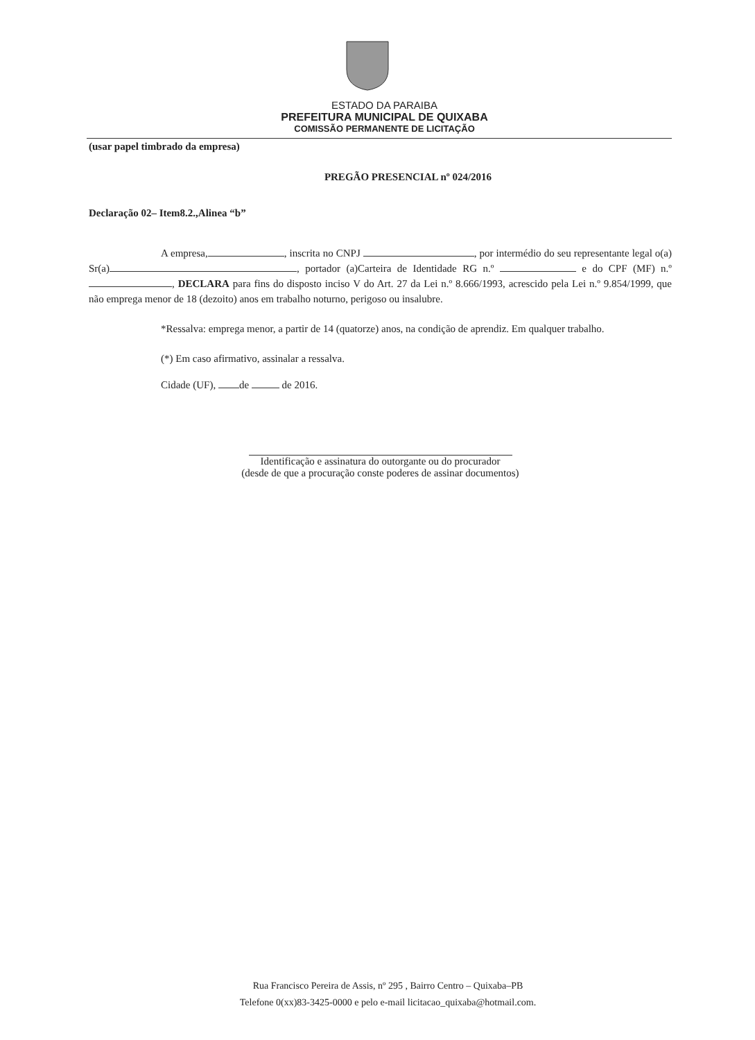ESTADO DA PARAIBA
PREFEITURA MUNICIPAL DE QUIXABA
COMISSÃO PERMANENTE DE LICITAÇÃO
(usar papel timbrado da empresa)
PREGÃO PRESENCIAL nº 024/2016
Declaração 02– Item8.2.,Alinea “b”
A empresa, , inscrita no CNPJ , por intermédio do seu representante legal o(a) Sr(a) , portador (a)Carteira de Identidade RG n.º e do CPF (MF) n.º , DECLARA para fins do disposto inciso V do Art. 27 da Lei n.º 8.666/1993, acrescido pela Lei n.º 9.854/1999, que não emprega menor de 18 (dezoito) anos em trabalho noturno, perigoso ou insalubre.
*Ressalva: emprega menor, a partir de 14 (quatorze) anos, na condição de aprendiz. Em qualquer trabalho.
(*) Em caso afirmativo, assinalar a ressalva.
Cidade (UF), de de 2016.
Identificação e assinatura do outorgante ou do procurador
(desde de que a procuração conste poderes de assinar documentos)
Rua Francisco Pereira de Assis, nº 295 , Bairro Centro – Quixaba–PB
Telefone 0(xx)83-3425-0000 e pelo e-mail licitacao_quixaba@hotmail.com.